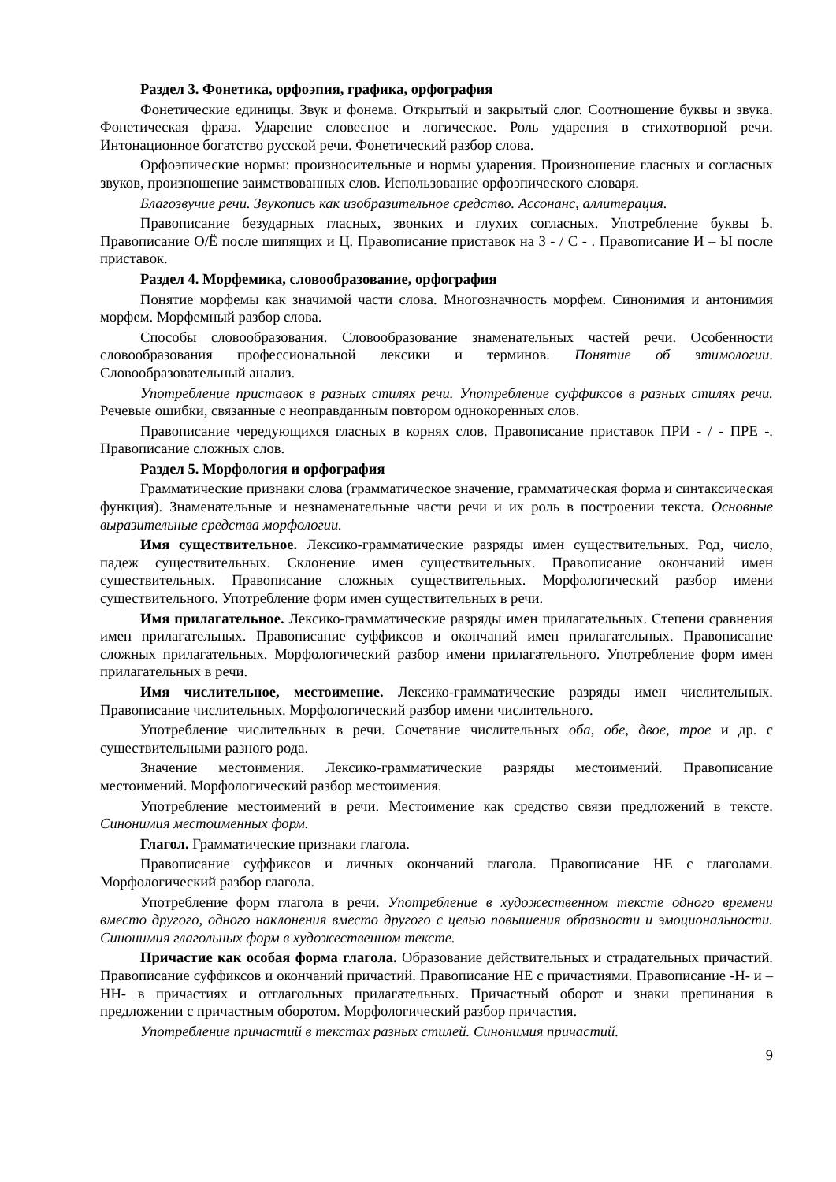Раздел 3. Фонетика, орфоэпия, графика, орфография
Фонетические единицы. Звук и фонема. Открытый и закрытый слог. Соотношение буквы и звука. Фонетическая фраза. Ударение словесное и логическое. Роль ударения в стихотворной речи. Интонационное богатство русской речи. Фонетический разбор слова.
Орфоэпические нормы: произносительные и нормы ударения. Произношение гласных и согласных звуков, произношение заимствованных слов. Использование орфоэпического словаря.
Благозвучие речи. Звукопись как изобразительное средство. Ассонанс, аллитерация.
Правописание безударных гласных, звонких и глухих согласных. Употребление буквы Ь. Правописание О/Ё после шипящих и Ц. Правописание приставок на З - / С - . Правописание И – Ы после приставок.
Раздел 4. Морфемика, словообразование, орфография
Понятие морфемы как значимой части слова. Многозначность морфем. Синонимия и антонимия морфем. Морфемный разбор слова.
Способы словообразования. Словообразование знаменательных частей речи. Особенности словообразования профессиональной лексики и терминов. Понятие об этимологии. Словообразовательный анализ.
Употребление приставок в разных стилях речи. Употребление суффиксов в разных стилях речи. Речевые ошибки, связанные с неоправданным повтором однокоренных слов.
Правописание чередующихся гласных в корнях слов. Правописание приставок ПРИ - / - ПРЕ -. Правописание сложных слов.
Раздел 5. Морфология и орфография
Грамматические признаки слова (грамматическое значение, грамматическая форма и синтаксическая функция). Знаменательные и незнаменательные части речи и их роль в построении текста. Основные выразительные средства морфологии.
Имя существительное. Лексико-грамматические разряды имен существительных. Род, число, падеж существительных. Склонение имен существительных. Правописание окончаний имен существительных. Правописание сложных существительных. Морфологический разбор имени существительного. Употребление форм имен существительных в речи.
Имя прилагательное. Лексико-грамматические разряды имен прилагательных. Степени сравнения имен прилагательных. Правописание суффиксов и окончаний имен прилагательных. Правописание сложных прилагательных. Морфологический разбор имени прилагательного. Употребление форм имен прилагательных в речи.
Имя числительное, местоимение. Лексико-грамматические разряды имен числительных. Правописание числительных. Морфологический разбор имени числительного.
Употребление числительных в речи. Сочетание числительных оба, обе, двое, трое и др. с существительными разного рода.
Значение местоимения. Лексико-грамматические разряды местоимений. Правописание местоимений. Морфологический разбор местоимения.
Употребление местоимений в речи. Местоимение как средство связи предложений в тексте. Синонимия местоименных форм.
Глагол. Грамматические признаки глагола.
Правописание суффиксов и личных окончаний глагола. Правописание НЕ с глаголами. Морфологический разбор глагола.
Употребление форм глагола в речи. Употребление в художественном тексте одного времени вместо другого, одного наклонения вместо другого с целью повышения образности и эмоциональности. Синонимия глагольных форм в художественном тексте.
Причастие как особая форма глагола. Образование действительных и страдательных причастий. Правописание суффиксов и окончаний причастий. Правописание НЕ с причастиями. Правописание -Н- и –НН- в причастиях и отглагольных прилагательных. Причастный оборот и знаки препинания в предложении с причастным оборотом. Морфологический разбор причастия.
Употребление причастий в текстах разных стилей. Синонимия причастий.
9